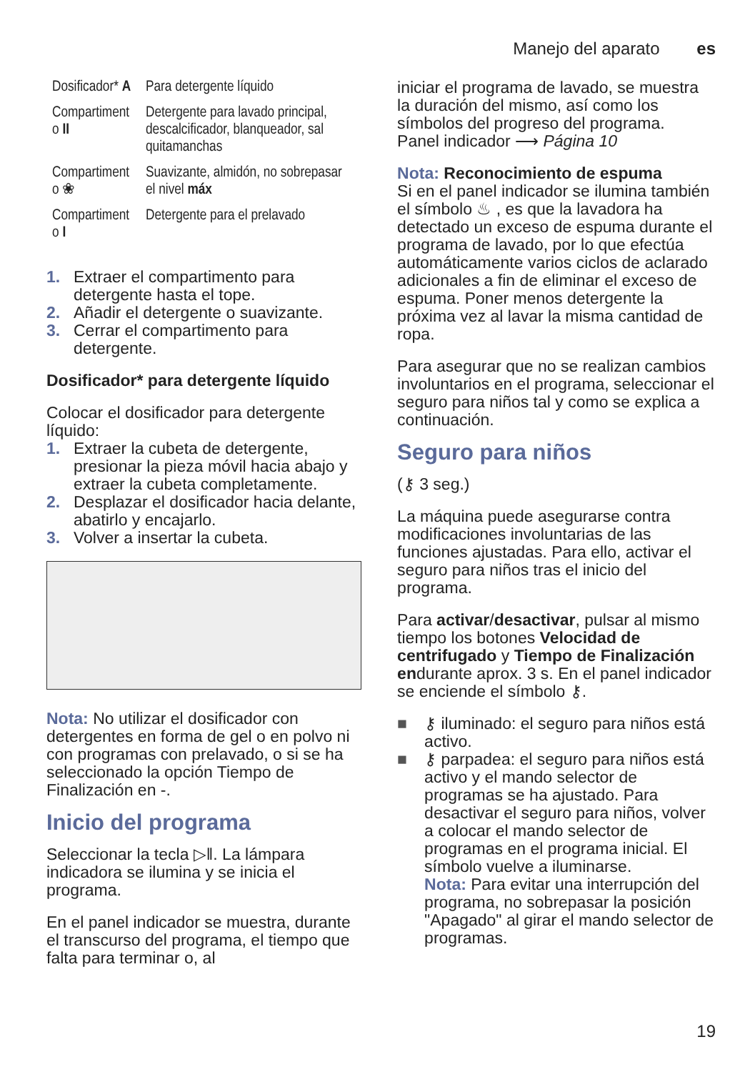Manejo del aparato es
| Dosificador* A | Para detergente líquido |
| Compartiment o II | Detergente para lavado principal, descalcificador, blanqueador, sal quitamanchas |
| Compartiment o ❀ | Suavizante, almidón, no sobrepasar el nivel máx |
| Compartiment o I | Detergente para el prelavado |
1. Extraer el compartimento para detergente hasta el tope.
2. Añadir el detergente o suavizante.
3. Cerrar el compartimento para detergente.
Dosificador* para detergente líquido
Colocar el dosificador para detergente líquido:
1. Extraer la cubeta de detergente, presionar la pieza móvil hacia abajo y extraer la cubeta completamente.
2. Desplazar el dosificador hacia delante, abatirlo y encajarlo.
3. Volver a insertar la cubeta.
Nota: No utilizar el dosificador con detergentes en forma de gel o en polvo ni con programas con prelavado, o si se ha seleccionado la opción Tiempo de Finalización en -.
Inicio del programa
Seleccionar la tecla ▷‖. La lámpara indicadora se ilumina y se inicia el programa.
En el panel indicador se muestra, durante el transcurso del programa, el tiempo que falta para terminar o, al
iniciar el programa de lavado, se muestra la duración del mismo, así como los símbolos del progreso del programa.
Panel indicador ⟶ Página 10
Nota: Reconocimiento de espuma
Si en el panel indicador se ilumina también el símbolo ♨ , es que la lavadora ha detectado un exceso de espuma durante el programa de lavado, por lo que efectúa automáticamente varios ciclos de aclarado adicionales a fin de eliminar el exceso de espuma. Poner menos detergente la próxima vez al lavar la misma cantidad de ropa.
Para asegurar que no se realizan cambios involuntarios en el programa, seleccionar el seguro para niños tal y como se explica a continuación.
Seguro para niños
(⚷ 3 seg.)
La máquina puede asegurarse contra modificaciones involuntarias de las funciones ajustadas. Para ello, activar el seguro para niños tras el inicio del programa.
Para activar/desactivar, pulsar al mismo tiempo los botones Velocidad de centrifugado y Tiempo de Finalización endurante aprox. 3 s. En el panel indicador se enciende el símbolo ⚷.
■ ⚷ iluminado: el seguro para niños está activo.
■ ⚷ parpadea: el seguro para niños está activo y el mando selector de programas se ha ajustado. Para desactivar el seguro para niños, volver a colocar el mando selector de programas en el programa inicial. El símbolo vuelve a iluminarse.
Nota: Para evitar una interrupción del programa, no sobrepasar la posición "Apagado" al girar el mando selector de programas.
19